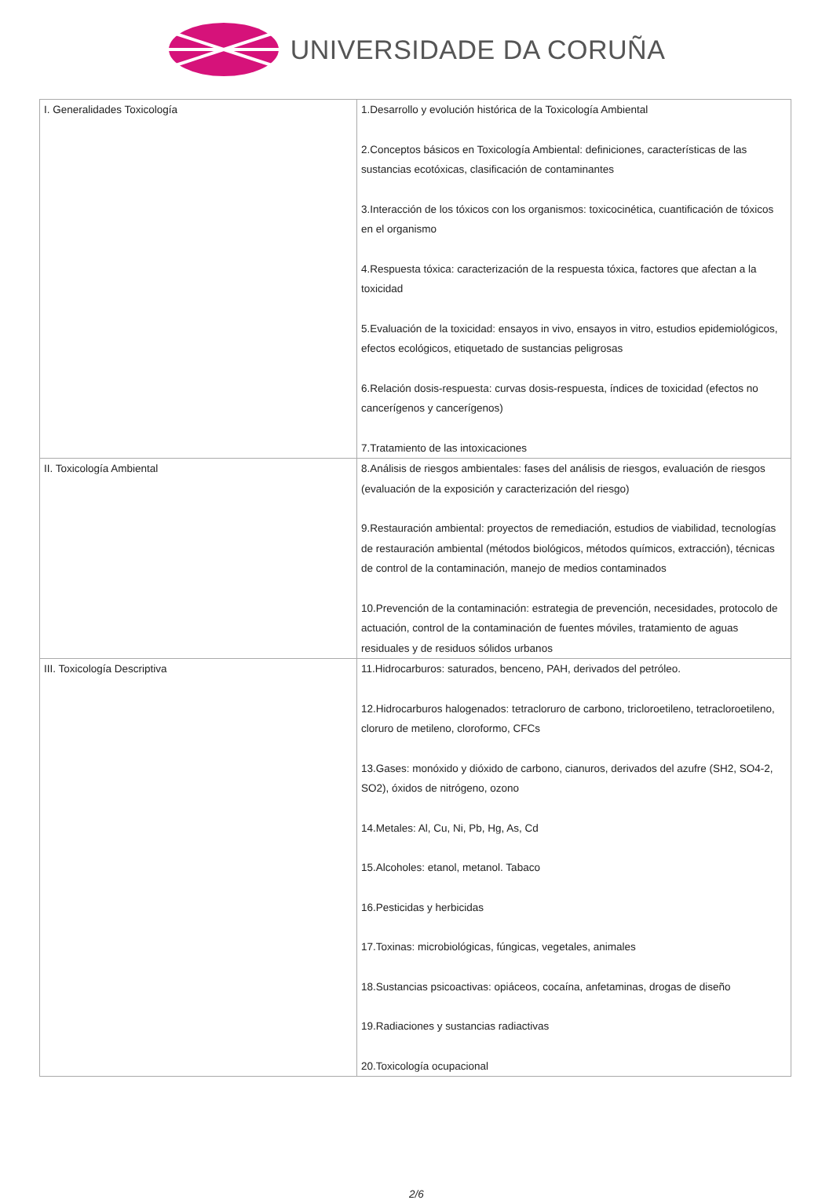UNIVERSIDADE DA CORUÑA
| I. Generalidades Toxicología | 1.Desarrollo y evolución histórica de la Toxicología Ambiental 2.Conceptos básicos en Toxicología Ambiental: definiciones, características de las sustancias ecotóxicas, clasificación de contaminantes 3.Interacción de los tóxicos con los organismos: toxicocinética, cuantificación de tóxicos en el organismo 4.Respuesta tóxica: caracterización de la respuesta tóxica, factores que afectan a la toxicidad 5.Evaluación de la toxicidad: ensayos in vivo, ensayos in vitro, estudios epidemiológicos, efectos ecológicos, etiquetado de sustancias peligrosas 6.Relación dosis-respuesta: curvas dosis-respuesta, índices de toxicidad (efectos no cancerígenos y cancerígenos) 7.Tratamiento de las intoxicaciones |
| II. Toxicología Ambiental | 8.Análisis de riesgos ambientales: fases del análisis de riesgos, evaluación de riesgos (evaluación de la exposición y caracterización del riesgo) 9.Restauración ambiental: proyectos de remediación, estudios de viabilidad, tecnologías de restauración ambiental (métodos biológicos, métodos químicos, extracción), técnicas de control de la contaminación, manejo de medios contaminados 10.Prevención de la contaminación: estrategia de prevención, necesidades, protocolo de actuación, control de la contaminación de fuentes móviles, tratamiento de aguas residuales y de residuos sólidos urbanos |
| III. Toxicología Descriptiva | 11.Hidrocarburos: saturados, benceno, PAH, derivados del petróleo. 12.Hidrocarburos halogenados: tetracloruro de carbono, tricloroetileno, tetracloroetileno, cloruro de metileno, cloroformo, CFCs 13.Gases: monóxido y dióxido de carbono, cianuros, derivados del azufre (SH2, SO4-2, SO2), óxidos de nitrógeno, ozono 14.Metales: Al, Cu, Ni, Pb, Hg, As, Cd 15.Alcoholes: etanol, metanol. Tabaco 16.Pesticidas y herbicidas 17.Toxinas: microbiológicas, fúngicas, vegetales, animales 18.Sustancias psicoactivas: opiáceos, cocaína, anfetaminas, drogas de diseño 19.Radiaciones y sustancias radiactivas 20.Toxicología ocupacional |
2/6